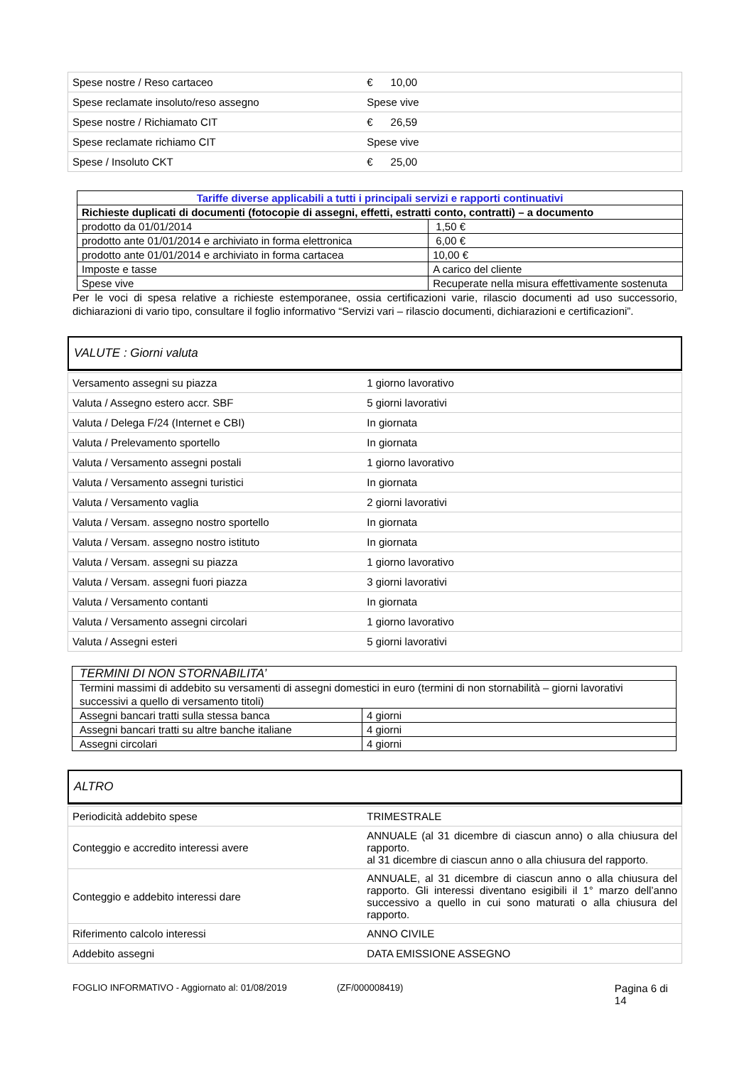| Spese nostre / Reso cartaceo | € 10,00 |
| Spese reclamate insoluto/reso assegno | Spese vive |
| Spese nostre / Richiamato CIT | € 26,59 |
| Spese reclamate richiamo CIT | Spese vive |
| Spese / Insoluto CKT | € 25,00 |
| Tariffe diverse applicabili a tutti i principali servizi e rapporti continuativi | |
| --- | --- |
| Richieste duplicati di documenti (fotocopie di assegni, effetti, estratti conto, contratti) – a documento | |
| prodotto da 01/01/2014 | 1,50 € |
| prodotto ante 01/01/2014 e archiviato in forma elettronica | 6,00 € |
| prodotto ante 01/01/2014 e archiviato in forma cartacea | 10,00 € |
| Imposte e tasse | A carico del cliente |
| Spese vive | Recuperate nella misura effettivamente sostenuta |
Per le voci di spesa relative a richieste estemporanee, ossia certificazioni varie, rilascio documenti ad uso successorio, dichiarazioni di vario tipo, consultare il foglio informativo “Servizi vari – rilascio documenti, dichiarazioni e certificazioni”.
VALUTE : Giorni valuta
| Versamento assegni su piazza | 1 giorno lavorativo |
| Valuta / Assegno estero accr. SBF | 5 giorni lavorativi |
| Valuta / Delega F/24 (Internet e CBI) | In giornata |
| Valuta / Prelevamento sportello | In giornata |
| Valuta / Versamento assegni postali | 1 giorno lavorativo |
| Valuta / Versamento assegni turistici | In giornata |
| Valuta / Versamento vaglia | 2 giorni lavorativi |
| Valuta / Versam. assegno nostro sportello | In giornata |
| Valuta / Versam. assegno nostro istituto | In giornata |
| Valuta / Versam. assegni su piazza | 1 giorno lavorativo |
| Valuta / Versam. assegni fuori piazza | 3 giorni lavorativi |
| Valuta / Versamento contanti | In giornata |
| Valuta / Versamento assegni circolari | 1 giorno lavorativo |
| Valuta / Assegni esteri | 5 giorni lavorativi |
| TERMINI DI NON STORNABILITA’ | |
| Termini massimi di addebito su versamenti di assegni domestici in euro (termini di non stornabilità – giorni lavorativi successivi a quello di versamento titoli) | |
| Assegni bancari tratti sulla stessa banca | 4 giorni |
| Assegni bancari tratti su altre banche italiane | 4 giorni |
| Assegni circolari | 4 giorni |
ALTRO
| Periodicità addebito spese | TRIMESTRALE |
| Conteggio e accredito interessi avere | ANNUALE (al 31 dicembre di ciascun anno) o alla chiusura del rapporto. al 31 dicembre di ciascun anno o alla chiusura del rapporto. |
| Conteggio e addebito interessi dare | ANNUALE, al 31 dicembre di ciascun anno o alla chiusura del rapporto. Gli interessi diventano esigibili il 1° marzo dell’anno successivo a quello in cui sono maturati o alla chiusura del rapporto. |
| Riferimento calcolo interessi | ANNO CIVILE |
| Addebito assegni | DATA EMISSIONE ASSEGNO |
FOGLIO INFORMATIVO - Aggiornato al: 01/08/2019 (ZF/000008419) Pagina 6 di 14